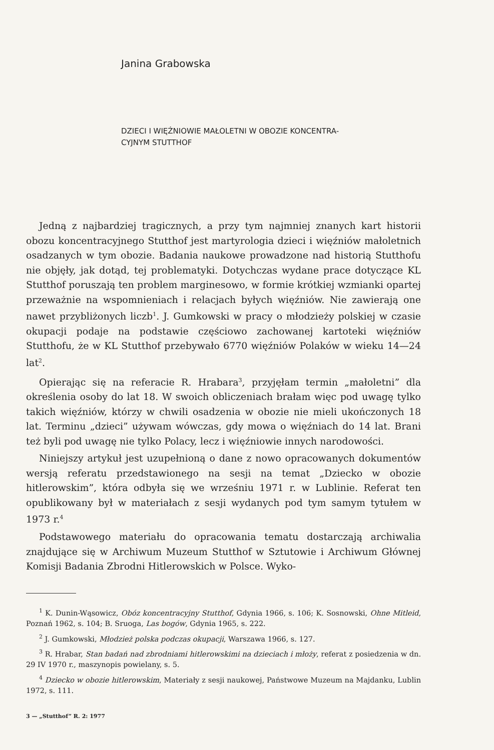Janina Grabowska
DZIECI I WIĘŹNIOWIE MAŁOLETNI W OBOZIE KONCENTRA-
CYJNYM STUTTHOF
Jedną z najbardziej tragicznych, a przy tym najmniej znanych kart historii obozu koncentracyjnego Stutthof jest martyrologia dzieci i więźniów małoletnich osadzanych w tym obozie. Badania naukowe prowadzone nad historią Stutthofu nie objęły, jak dotąd, tej problematyki. Dotychczas wydane prace dotyczące KL Stutthof poruszają ten problem marginesowo, w formie krótkiej wzmianki opartej przeważnie na wspomnieniach i relacjach byłych więźniów. Nie zawierają one nawet przybliżonych liczb<sup>1</sup>. J. Gumkowski w pracy o młodzieży polskiej w czasie okupacji podaje na podstawie częściowo zachowanej kartoteki więźniów Stutthofu, że w KL Stutthof przebywało 6770 więźniów Polaków w wieku 14—24 lat<sup>2</sup>.
Opierając się na referacie R. Hrabara<sup>3</sup>, przyjęłam termin „małoletni” dla określenia osoby do lat 18. W swoich obliczeniach brałam więc pod uwagę tylko takich więźniów, którzy w chwili osadzenia w obozie nie mieli ukończonych 18 lat. Terminu „dzieci” używam wówczas, gdy mowa o więźniach do 14 lat. Brani też byli pod uwagę nie tylko Polacy, lecz i więźniowie innych narodowości.
Niniejszy artykuł jest uzupełnioną o dane z nowo opracowanych dokumentów wersją referatu przedstawionego na sesji na temat „Dziecko w obozie hitlerowskim”, która odbyła się we wrześniu 1971 r. w Lublinie. Referat ten opublikowany był w materiałach z sesji wydanych pod tym samym tytułem w 1973 r.<sup>4</sup>
Podstawowego materiału do opracowania tematu dostarczają archiwalia znajdujące się w Archiwum Muzeum Stutthof w Sztutowie i Archiwum Głównej Komisji Badania Zbrodni Hitlerowskich w Polsce. Wyko-
<sup>1</sup> K. Dunin-Wąsowicz, Obóz koncentracyjny Stutthof, Gdynia 1966, s. 106; K. Sosnowski, Ohne Mitleid, Poznań 1962, s. 104; B. Sruoga, Las bogów, Gdynia 1965, s. 222.
<sup>2</sup> J. Gumkowski, Młodzież polska podczas okupacji, Warszawa 1966, s. 127.
<sup>3</sup> R. Hrabar, Stan badań nad zbrodniami hitlerowskimi na dzieciach i młoży, referat z posiedzenia w dn. 29 IV 1970 r., maszynopis powielany, s. 5.
<sup>4</sup> Dziecko w obozie hitlerowskim, Materiały z sesji naukowej, Państwowe Muzeum na Majdanku, Lublin 1972, s. 111.
3 — „Stutthof” R. 2: 1977